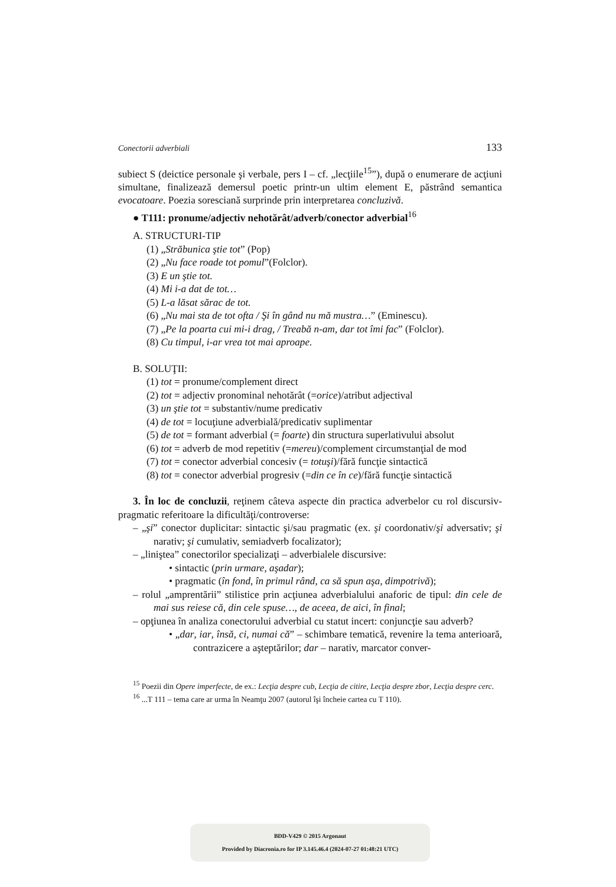Conectorii adverbiali 133
subiect S (deictice personale şi verbale, pers I – cf. „lecţiile<sup>15</sup>”), după o enumerare de acţiuni simultane, finalizează demersul poetic printr-un ultim element E, păstrând semantica evocatoare. Poezia soresciană surprinde prin interpretarea concluzivă.
● T111: pronume/adjectiv nehotărât/adverb/conector adverbial<sup>16</sup>
A. STRUCTURI-TIP
(1) „Străbunica ştie tot” (Pop)
(2) „Nu face roade tot pomul”(Folclor).
(3) E un ştie tot.
(4) Mi i-a dat de tot…
(5) L-a lăsat sărac de tot.
(6) „Nu mai sta de tot ofta / Şi în gând nu mă mustra…” (Eminescu).
(7) „Pe la poarta cui mi-i drag, / Treabă n-am, dar tot îmi fac” (Folclor).
(8) Cu timpul, i-ar vrea tot mai aproape.
B. SOLUŢII:
(1) tot = pronume/complement direct
(2) tot = adjectiv pronominal nehotărât (=orice)/atribut adjectival
(3) un ştie tot = substantiv/nume predicativ
(4) de tot = locuţiune adverbială/predicativ suplimentar
(5) de tot = formant adverbial (= foarte) din structura superlativului absolut
(6) tot = adverb de mod repetitiv (=mereu)/complement circumstanţial de mod
(7) tot = conector adverbial concesiv (= totuşi)/fără funcţie sintactică
(8) tot = conector adverbial progresiv (=din ce în ce)/fără funcţie sintactică
3. În loc de concluzii, reţinem câteva aspecte din practica adverbelor cu rol discursiv-pragmatic referitoare la dificultăţi/controverse:
– „şi” conector duplicitar: sintactic şi/sau pragmatic (ex. şi coordonativ/şi adversativ; şi narativ; şi cumulativ, semiadverb focalizator);
– „liniştea” conectorilor specializaţi – adverbialele discursive:
• sintactic (prin urmare, aşadar);
• pragmatic (în fond, în primul rând, ca să spun aşa, dimpotrivă);
– rolul „amprentării” stilistice prin acţiunea adverbialului anaforic de tipul: din cele de mai sus reiese că, din cele spuse…, de aceea, de aici, în final;
– opţiunea în analiza conectorului adverbial cu statut incert: conjuncţie sau adverb?
• „dar, iar, însă, ci, numai că” – schimbare tematică, revenire la tema anterioară, contrazicere a aşteptărilor; dar – narativ, marcator conver-
<sup>15</sup> Poezii din Opere imperfecte, de ex.: Lecţia despre cub, Lecţia de citire, Lecţia despre zbor, Lecţia despre cerc.
<sup>16</sup> ...T 111 – tema care ar urma în Neamţu 2007 (autorul îşi încheie cartea cu T 110).
BDD-V429 © 2015 Argonaut
Provided by Diacronia.ro for IP 3.145.46.4 (2024-07-27 01:48:21 UTC)